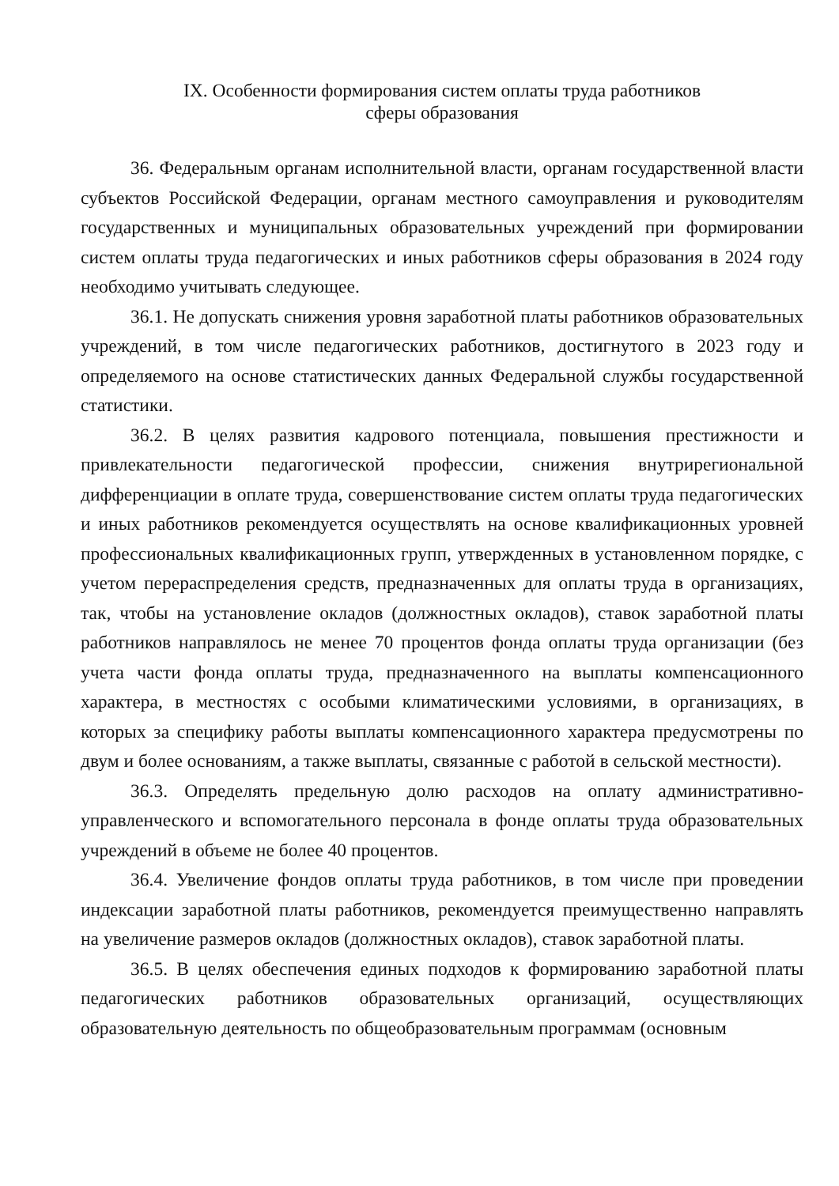IX. Особенности формирования систем оплаты труда работников
сферы образования
36. Федеральным органам исполнительной власти, органам государственной власти субъектов Российской Федерации, органам местного самоуправления и руководителям государственных и муниципальных образовательных учреждений при формировании систем оплаты труда педагогических и иных работников сферы образования в 2024 году необходимо учитывать следующее.
36.1. Не допускать снижения уровня заработной платы работников образовательных учреждений, в том числе педагогических работников, достигнутого в 2023 году и определяемого на основе статистических данных Федеральной службы государственной статистики.
36.2. В целях развития кадрового потенциала, повышения престижности и привлекательности педагогической профессии, снижения внутрирегиональной дифференциации в оплате труда, совершенствование систем оплаты труда педагогических и иных работников рекомендуется осуществлять на основе квалификационных уровней профессиональных квалификационных групп, утвержденных в установленном порядке, с учетом перераспределения средств, предназначенных для оплаты труда в организациях, так, чтобы на установление окладов (должностных окладов), ставок заработной платы работников направлялось не менее 70 процентов фонда оплаты труда организации (без учета части фонда оплаты труда, предназначенного на выплаты компенсационного характера, в местностях с особыми климатическими условиями, в организациях, в которых за специфику работы выплаты компенсационного характера предусмотрены по двум и более основаниям, а также выплаты, связанные с работой в сельской местности).
36.3. Определять предельную долю расходов на оплату административно-управленческого и вспомогательного персонала в фонде оплаты труда образовательных учреждений в объеме не более 40 процентов.
36.4. Увеличение фондов оплаты труда работников, в том числе при проведении индексации заработной платы работников, рекомендуется преимущественно направлять на увеличение размеров окладов (должностных окладов), ставок заработной платы.
36.5. В целях обеспечения единых подходов к формированию заработной платы педагогических работников образовательных организаций, осуществляющих образовательную деятельность по общеобразовательным программам (основным